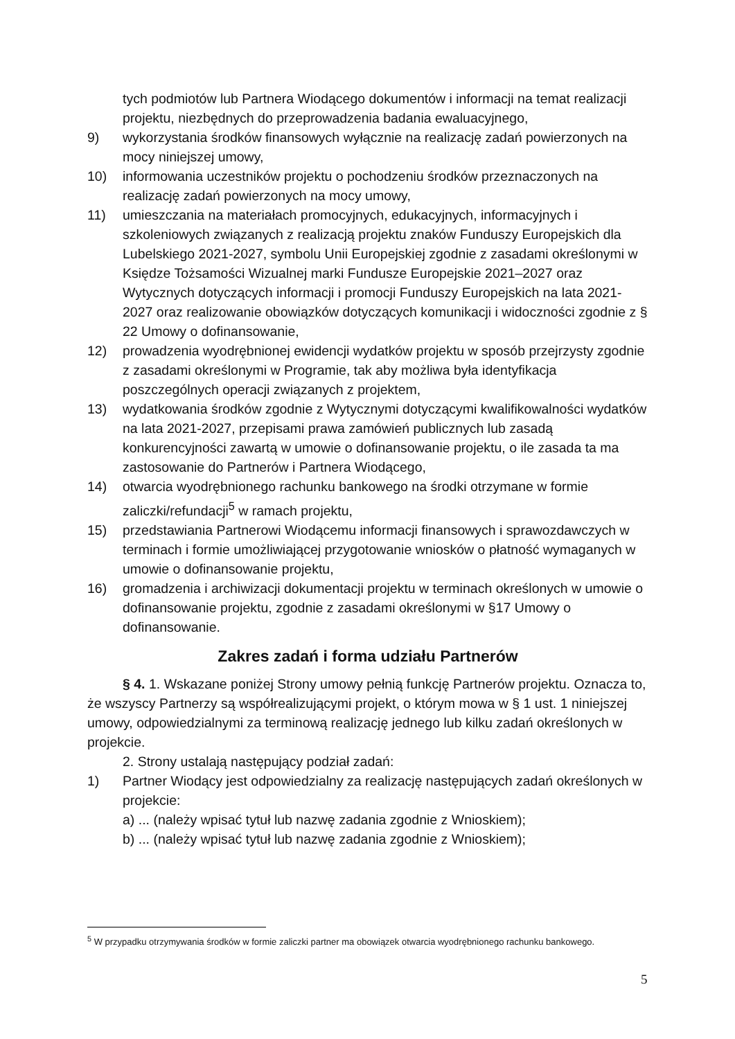tych podmiotów lub Partnera Wiodącego dokumentów i informacji na temat realizacji projektu, niezbędnych do przeprowadzenia badania ewaluacyjnego,
9) wykorzystania środków finansowych wyłącznie na realizację zadań powierzonych na mocy niniejszej umowy,
10) informowania uczestników projektu o pochodzeniu środków przeznaczonych na realizację zadań powierzonych na mocy umowy,
11) umieszczania na materiałach promocyjnych, edukacyjnych, informacyjnych i szkoleniowych związanych z realizacją projektu znaków Funduszy Europejskich dla Lubelskiego 2021-2027, symbolu Unii Europejskiej zgodnie z zasadami określonymi w Księdze Tożsamości Wizualnej marki Fundusze Europejskie 2021–2027 oraz Wytycznych dotyczących informacji i promocji Funduszy Europejskich na lata 2021-2027 oraz realizowanie obowiązków dotyczących komunikacji i widoczności zgodnie z § 22 Umowy o dofinansowanie,
12) prowadzenia wyodrębnionej ewidencji wydatków projektu w sposób przejrzysty zgodnie z zasadami określonymi w Programie, tak aby możliwa była identyfikacja poszczególnych operacji związanych z projektem,
13) wydatkowania środków zgodnie z Wytycznymi dotyczącymi kwalifikowalności wydatków na lata 2021-2027, przepisami prawa zamówień publicznych lub zasadą konkurencyjności zawartą w umowie o dofinansowanie projektu, o ile zasada ta ma zastosowanie do Partnerów i Partnera Wiodącego,
14) otwarcia wyodrębnionego rachunku bankowego na środki otrzymane w formie zaliczki/refundacji<sup>5</sup> w ramach projektu,
15) przedstawiania Partnerowi Wiodącemu informacji finansowych i sprawozdawczych w terminach i formie umożliwiającej przygotowanie wniosków o płatność wymaganych w umowie o dofinansowanie projektu,
16) gromadzenia i archiwizacji dokumentacji projektu w terminach określonych w umowie o dofinansowanie projektu, zgodnie z zasadami określonymi w §17 Umowy o dofinansowanie.
Zakres zadań i forma udziału Partnerów
§ 4. 1. Wskazane poniżej Strony umowy pełnią funkcję Partnerów projektu. Oznacza to, że wszyscy Partnerzy są współrealizującymi projekt, o którym mowa w § 1 ust. 1 niniejszej umowy, odpowiedzialnymi za terminową realizację jednego lub kilku zadań określonych w projekcie.
2. Strony ustalają następujący podział zadań:
1) Partner Wiodący jest odpowiedzialny za realizację następujących zadań określonych w projekcie:
a) ... (należy wpisać tytuł lub nazwę zadania zgodnie z Wnioskiem);
b) ... (należy wpisać tytuł lub nazwę zadania zgodnie z Wnioskiem);
<sup>5</sup> W przypadku otrzymywania środków w formie zaliczki partner ma obowiązek otwarcia wyodrębnionego rachunku bankowego.
5